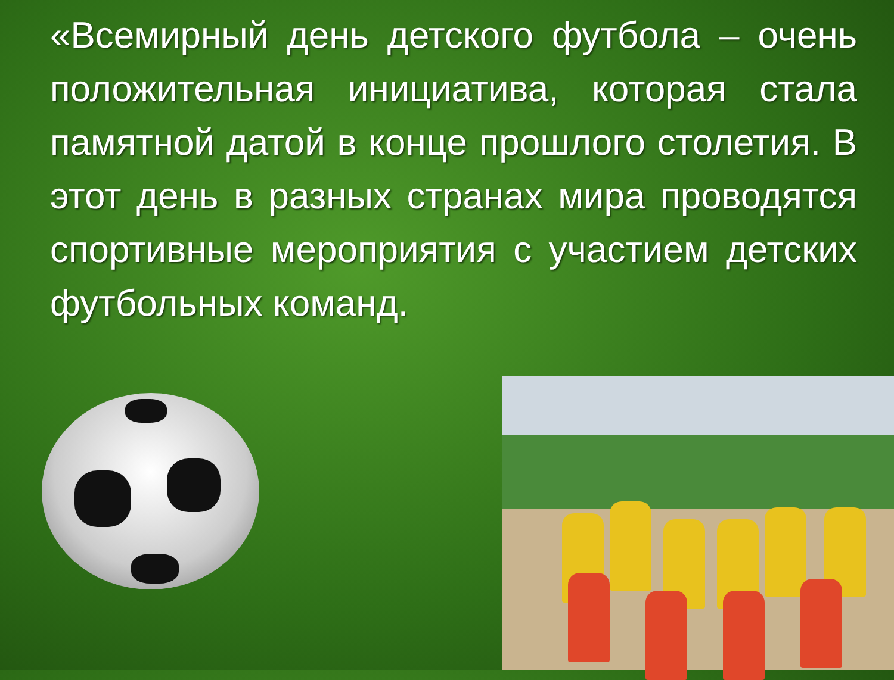«Всемирный день детского футбола – очень положительная инициатива, которая стала памятной датой в конце прошлого столетия. В этот день в разных странах мира проводятся спортивные мероприятия с участием детских футбольных команд.